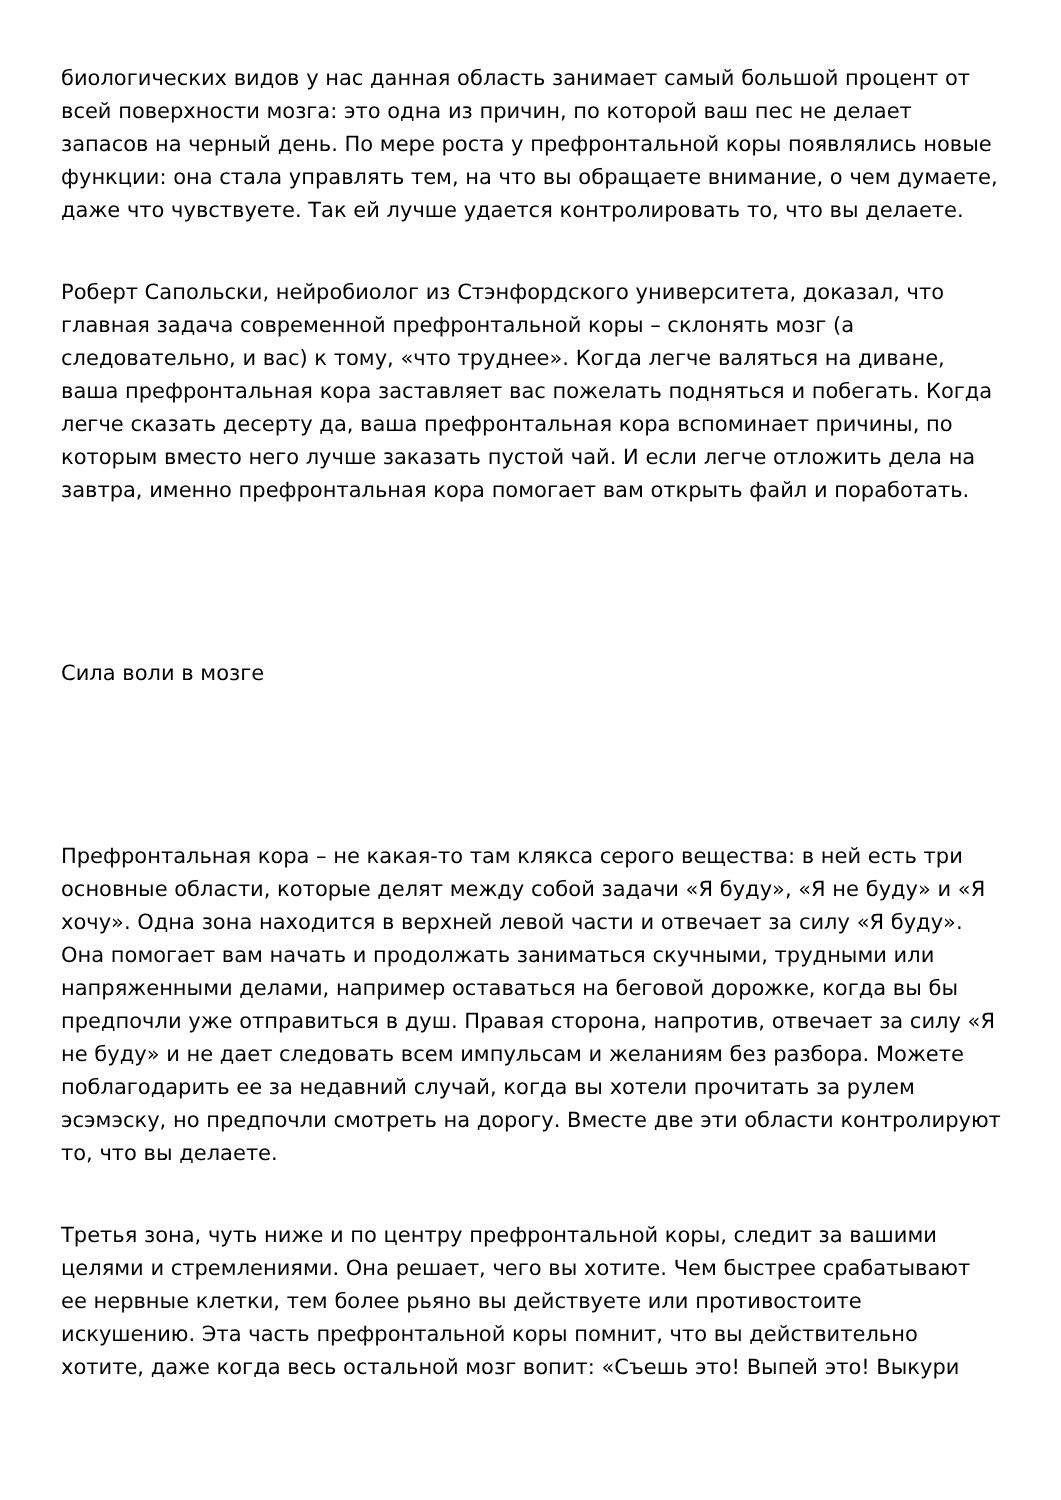биологических видов у нас данная область занимает самый большой процент от всей поверхности мозга: это одна из причин, по которой ваш пес не делает запасов на черный день. По мере роста у префронтальной коры появлялись новые функции: она стала управлять тем, на что вы обращаете внимание, о чем думаете, даже что чувствуете. Так ей лучше удается контролировать то, что вы делаете.
Роберт Сапольски, нейробиолог из Стэнфордского университета, доказал, что главная задача современной префронтальной коры – склонять мозг (а следовательно, и вас) к тому, «что труднее». Когда легче валяться на диване, ваша префронтальная кора заставляет вас пожелать подняться и побегать. Когда легче сказать десерту да, ваша префронтальная кора вспоминает причины, по которым вместо него лучше заказать пустой чай. И если легче отложить дела на завтра, именно префронтальная кора помогает вам открыть файл и поработать.
Сила воли в мозге
Префронтальная кора – не какая-то там клякса серого вещества: в ней есть три основные области, которые делят между собой задачи «Я буду», «Я не буду» и «Я хочу». Одна зона находится в верхней левой части и отвечает за силу «Я буду». Она помогает вам начать и продолжать заниматься скучными, трудными или напряженными делами, например оставаться на беговой дорожке, когда вы бы предпочли уже отправиться в душ. Правая сторона, напротив, отвечает за силу «Я не буду» и не дает следовать всем импульсам и желаниям без разбора. Можете поблагодарить ее за недавний случай, когда вы хотели прочитать за рулем эсэмэску, но предпочли смотреть на дорогу. Вместе две эти области контролируют то, что вы делаете.
Третья зона, чуть ниже и по центру префронтальной коры, следит за вашими целями и стремлениями. Она решает, чего вы хотите. Чем быстрее срабатывают ее нервные клетки, тем более рьяно вы действуете или противостоите искушению. Эта часть префронтальной коры помнит, что вы действительно хотите, даже когда весь остальной мозг вопит: «Съешь это! Выпей это! Выкури